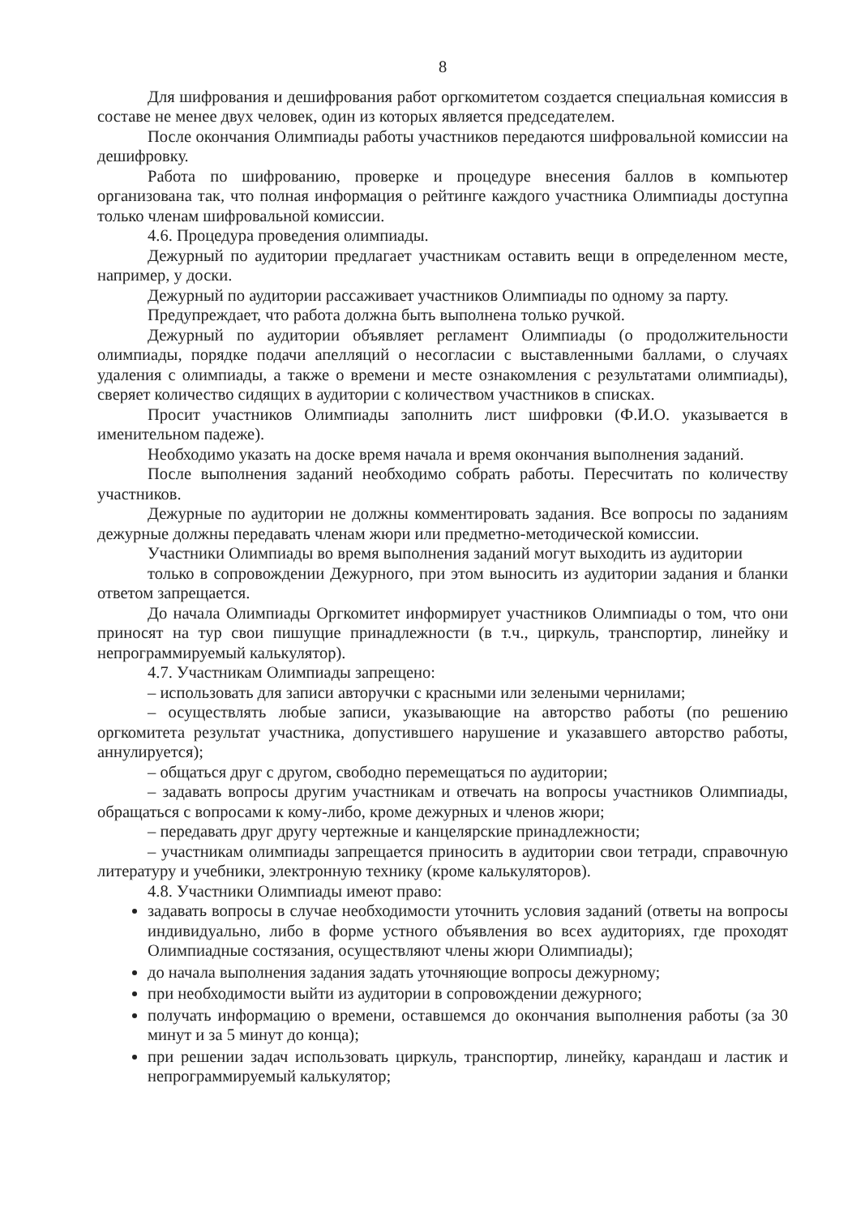8
Для шифрования и дешифрования работ оргкомитетом создается специальная комиссия в составе не менее двух человек, один из которых является председателем.
После окончания Олимпиады работы участников передаются шифровальной комиссии на дешифровку.
Работа по шифрованию, проверке и процедуре внесения баллов в компьютер организована так, что полная информация о рейтинге каждого участника Олимпиады доступна только членам шифровальной комиссии.
4.6. Процедура проведения олимпиады.
Дежурный по аудитории предлагает участникам оставить вещи в определенном месте, например, у доски.
Дежурный по аудитории рассаживает участников Олимпиады по одному за парту.
Предупреждает, что работа должна быть выполнена только ручкой.
Дежурный по аудитории объявляет регламент Олимпиады (о продолжительности олимпиады, порядке подачи апелляций о несогласии с выставленными баллами, о случаях удаления с олимпиады, а также о времени и месте ознакомления с результатами олимпиады), сверяет количество сидящих в аудитории с количеством участников в списках.
Просит участников Олимпиады заполнить лист шифровки (Ф.И.О. указывается в именительном падеже).
Необходимо указать на доске время начала и время окончания выполнения заданий.
После выполнения заданий необходимо собрать работы. Пересчитать по количеству участников.
Дежурные по аудитории не должны комментировать задания. Все вопросы по заданиям дежурные должны передавать членам жюри или предметно-методической комиссии.
Участники Олимпиады во время выполнения заданий могут выходить из аудитории
только в сопровождении Дежурного, при этом выносить из аудитории задания и бланки ответом запрещается.
До начала Олимпиады Оргкомитет информирует участников Олимпиады о том, что они приносят на тур свои пишущие принадлежности (в т.ч., циркуль, транспортир, линейку и непрограммируемый калькулятор).
4.7. Участникам Олимпиады запрещено:
– использовать для записи авторучки с красными или зелеными чернилами;
– осуществлять любые записи, указывающие на авторство работы (по решению оргкомитета результат участника, допустившего нарушение и указавшего авторство работы, аннулируется);
– общаться друг с другом, свободно перемещаться по аудитории;
– задавать вопросы другим участникам и отвечать на вопросы участников Олимпиады, обращаться с вопросами к кому-либо, кроме дежурных и членов жюри;
– передавать друг другу чертежные и канцелярские принадлежности;
– участникам олимпиады запрещается приносить в аудитории свои тетради, справочную литературу и учебники, электронную технику (кроме калькуляторов).
4.8. Участники Олимпиады имеют право:
задавать вопросы в случае необходимости уточнить условия заданий (ответы на вопросы индивидуально, либо в форме устного объявления во всех аудиториях, где проходят Олимпиадные состязания, осуществляют члены жюри Олимпиады);
до начала выполнения задания задать уточняющие вопросы дежурному;
при необходимости выйти из аудитории в сопровождении дежурного;
получать информацию о времени, оставшемся до окончания выполнения работы (за 30 минут и за 5 минут до конца);
при решении задач использовать циркуль, транспортир, линейку, карандаш и ластик и непрограммируемый калькулятор;